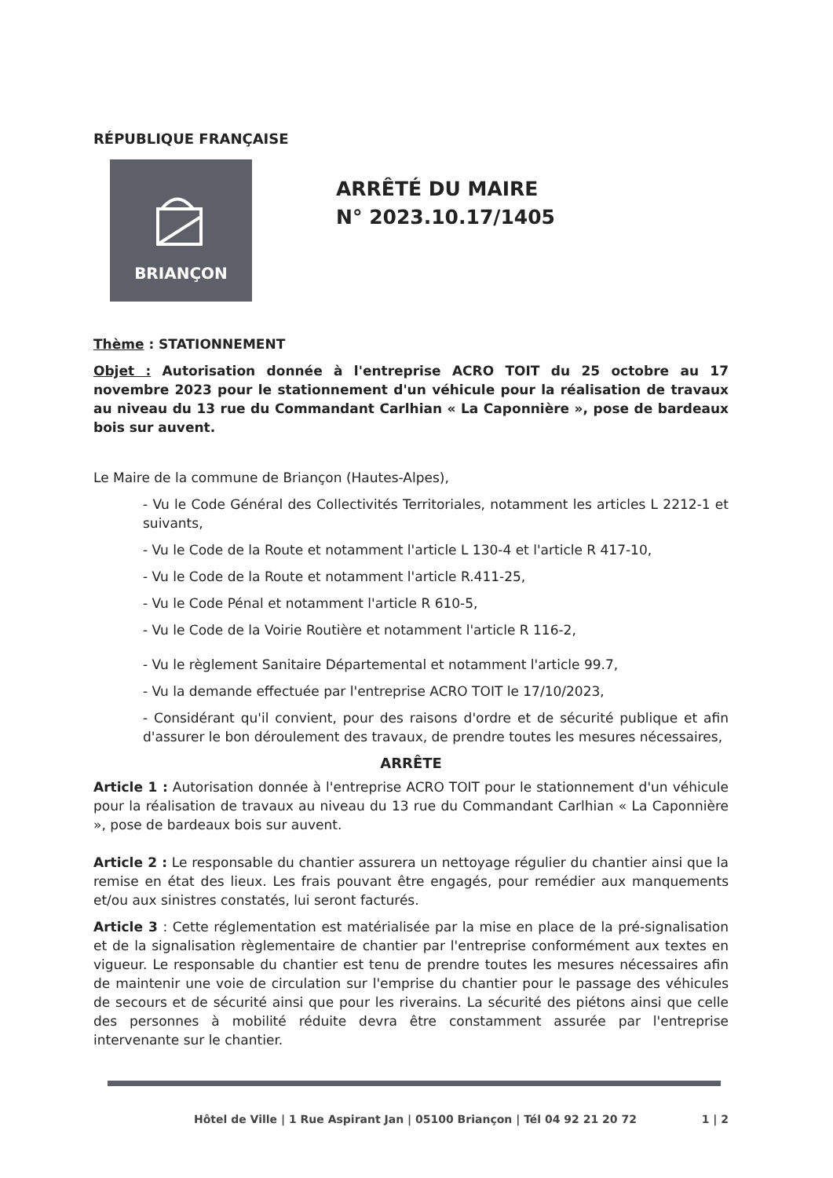RÉPUBLIQUE FRANÇAISE
BRIANÇON
ARRÊTÉ DU MAIRE
N° 2023.10.17/1405
Thème : STATIONNEMENT
Objet : Autorisation donnée à l'entreprise ACRO TOIT du 25 octobre au 17 novembre 2023 pour le stationnement d'un véhicule pour la réalisation de travaux au niveau du 13 rue du Commandant Carlhian « La Caponnière », pose de bardeaux bois sur auvent.
Le Maire de la commune de Briançon (Hautes-Alpes),
- Vu le Code Général des Collectivités Territoriales, notamment les articles L 2212-1 et suivants,
- Vu le Code de la Route et notamment l'article L 130-4 et l'article R 417-10,
- Vu le Code de la Route et notamment l'article R.411-25,
- Vu le Code Pénal et notamment l'article R 610-5,
- Vu le Code de la Voirie Routière et notamment l'article R 116-2,
- Vu le règlement Sanitaire Départemental et notamment l'article 99.7,
- Vu la demande effectuée par l'entreprise ACRO TOIT le 17/10/2023,
- Considérant qu'il convient, pour des raisons d'ordre et de sécurité publique et afin d'assurer le bon déroulement des travaux, de prendre toutes les mesures nécessaires,
ARRÊTE
Article 1 : Autorisation donnée à l'entreprise ACRO TOIT pour le stationnement d'un véhicule pour la réalisation de travaux au niveau du 13 rue du Commandant Carlhian « La Caponnière », pose de bardeaux bois sur auvent.
Article 2 : Le responsable du chantier assurera un nettoyage régulier du chantier ainsi que la remise en état des lieux. Les frais pouvant être engagés, pour remédier aux manquements et/ou aux sinistres constatés, lui seront facturés.
Article 3 : Cette réglementation est matérialisée par la mise en place de la pré-signalisation et de la signalisation règlementaire de chantier par l'entreprise conformément aux textes en vigueur. Le responsable du chantier est tenu de prendre toutes les mesures nécessaires afin de maintenir une voie de circulation sur l'emprise du chantier pour le passage des véhicules de secours et de sécurité ainsi que pour les riverains. La sécurité des piétons ainsi que celle des personnes à mobilité réduite devra être constamment assurée par l'entreprise intervenante sur le chantier.
Hôtel de Ville | 1 Rue Aspirant Jan | 05100 Briançon | Tél 04 92 21 20 72 1 | 2